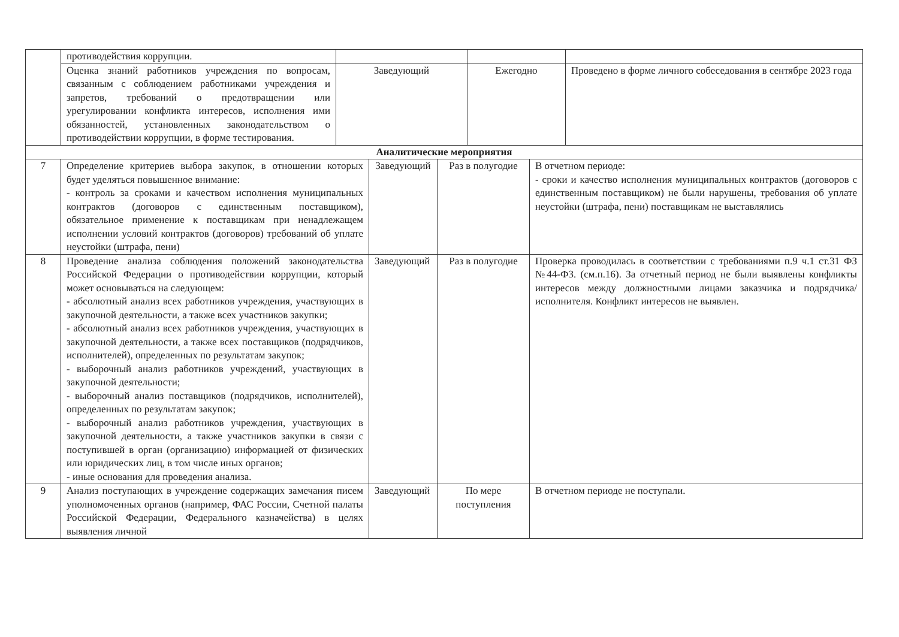| | противодействия коррупции. | | | |
| | Оценка знаний работников учреждения по вопросам, связанным с соблюдением работниками учреждения и запретов, требований о предотвращении или урегулировании конфликта интересов, исполнения ими обязанностей, установленных законодательством о противодействии коррупции, в форме тестирования. | Заведующий | Ежегодно | Проведено в форме личного собеседования в сентябре 2023 года |
| Аналитические мероприятия | | | | |
| 7 | Определение критериев выбора закупок, в отношении которых будет уделяться повышенное внимание: - контроль за сроками и качеством исполнения муниципальных контрактов (договоров с единственным поставщиком), обязательное применение к поставщикам при ненадлежащем исполнении условий контрактов (договоров) требований об уплате неустойки (штрафа, пени) | Заведующий | Раз в полугодие | В отчетном периоде: - сроки и качество исполнения муниципальных контрактов (договоров с единственным поставщиком) не были нарушены, требования об уплате неустойки (штрафа, пени) поставщикам не выставлялись |
| 8 | Проведение анализа соблюдения положений законодательства Российской Федерации о противодействии коррупции, который может основываться на следующем: - абсолютный анализ всех работников учреждения, участвующих в закупочной деятельности, а также всех участников закупки; - абсолютный анализ всех работников учреждения, участвующих в закупочной деятельности, а также всех поставщиков (подрядчиков, исполнителей), определенных по результатам закупок; - выборочный анализ работников учреждений, участвующих в закупочной деятельности; - выборочный анализ поставщиков (подрядчиков, исполнителей), определенных по результатам закупок; - выборочный анализ работников учреждения, участвующих в закупочной деятельности, а также участников закупки в связи с поступившей в орган (организацию) информацией от физических или юридических лиц, в том числе иных органов; - иные основания для проведения анализа. | Заведующий | Раз в полугодие | Проверка проводилась в соответствии с требованиями п.9 ч.1 ст.31 ФЗ №44-ФЗ. (см.п.16). За отчетный период не были выявлены конфликты интересов между должностными лицами заказчика и подрядчика/исполнителя. Конфликт интересов не выявлен. |
| 9 | Анализ поступающих в учреждение содержащих замечания писем уполномоченных органов (например, ФАС России, Счетной палаты Российской Федерации, Федерального казначейства) в целях выявления личной | Заведующий | По мере поступления | В отчетном периоде не поступали. |